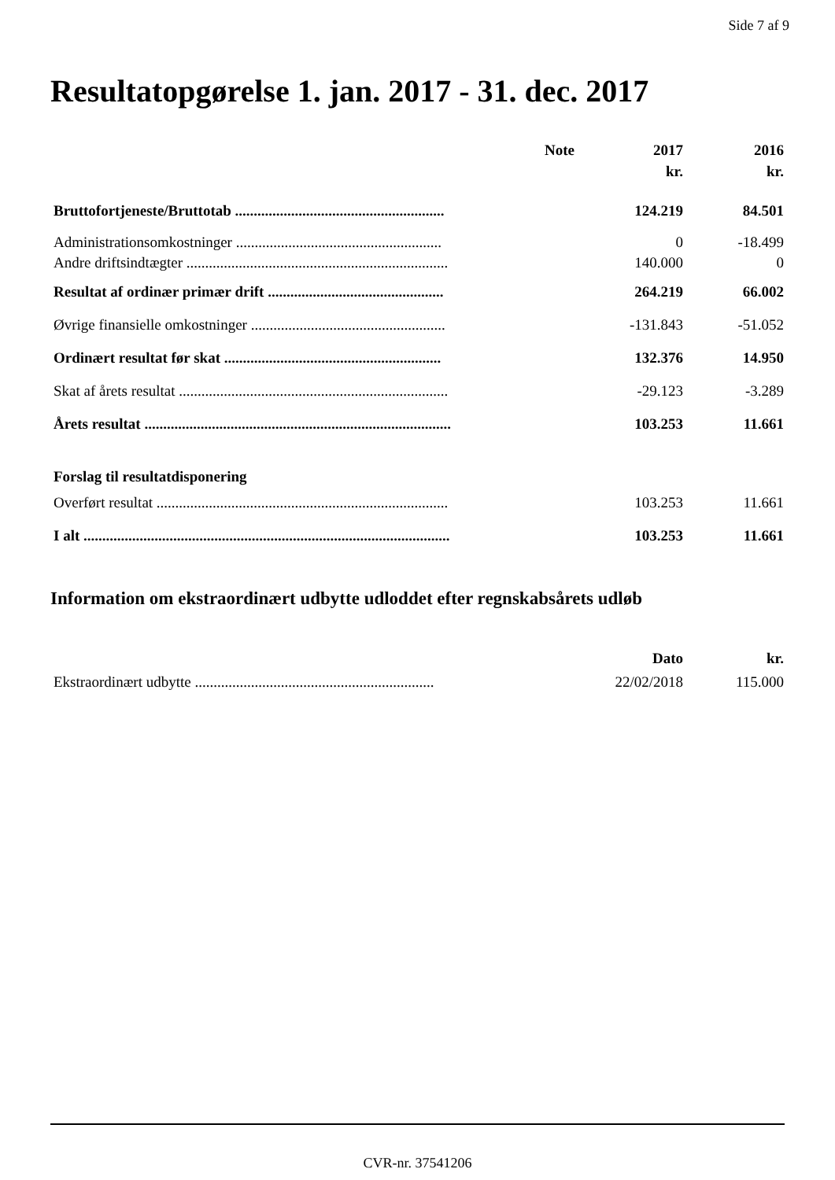Side 7 af 9
Resultatopgørelse 1. jan. 2017 - 31. dec. 2017
| | Note | 2017 | 2016 |
| --- | --- | --- | --- |
| | | kr. | kr. |
| Bruttofortjeneste/Bruttotab ........................................................ | | 124.219 | 84.501 |
| Administrationsomkostninger ....................................................... | | 0 | -18.499 |
| Andre driftsindtægter ...................................................................... | | 140.000 | 0 |
| Resultat af ordinær primær drift ............................................... | | 264.219 | 66.002 |
| Øvrige finansielle omkostninger .................................................... | | -131.843 | -51.052 |
| Ordinært resultat før skat .......................................................... | | 132.376 | 14.950 |
| Skat af årets resultat ........................................................................ | | -29.123 | -3.289 |
| Årets resultat .................................................................................. | | 103.253 | 11.661 |
| Forslag til resultatdisponering | | | |
| Overført resultat .............................................................................. | | 103.253 | 11.661 |
| I alt .................................................................................................. | | 103.253 | 11.661 |
Information om ekstraordinært udbytte udloddet efter regnskabsårets udløb
| | Dato | kr. |
| --- | --- | --- |
| Ekstraordinært udbytte ................................................................ | 22/02/2018 | 115.000 |
CVR-nr. 37541206